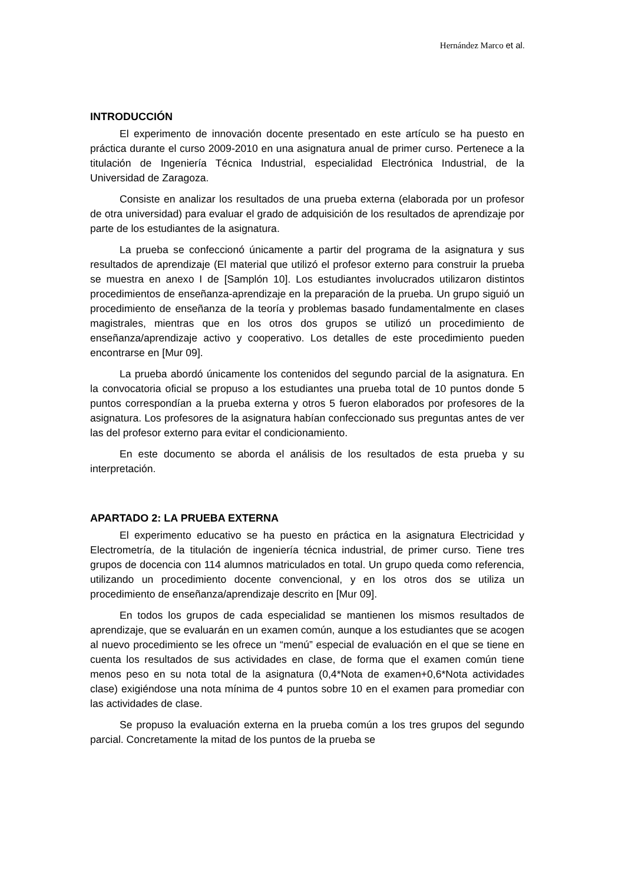Hernández Marco et al.
INTRODUCCIÓN
El experimento de innovación docente presentado en este artículo se ha puesto en práctica durante el curso 2009-2010 en una asignatura anual de primer curso. Pertenece a la titulación de Ingeniería Técnica Industrial, especialidad Electrónica Industrial, de la Universidad de Zaragoza.
Consiste en analizar los resultados de una prueba externa (elaborada por un profesor de otra universidad) para evaluar el grado de adquisición de los resultados de aprendizaje por parte de los estudiantes de la asignatura.
La prueba se confeccionó únicamente a partir del programa de la asignatura y sus resultados de aprendizaje (El material que utilizó el profesor externo para construir la prueba se muestra en anexo I de [Samplón 10]. Los estudiantes involucrados utilizaron distintos procedimientos de enseñanza-aprendizaje en la preparación de la prueba. Un grupo siguió un procedimiento de enseñanza de la teoría y problemas basado fundamentalmente en clases magistrales, mientras que en los otros dos grupos se utilizó un procedimiento de enseñanza/aprendizaje activo y cooperativo. Los detalles de este procedimiento pueden encontrarse en [Mur 09].
La prueba abordó únicamente los contenidos del segundo parcial de la asignatura. En la convocatoria oficial se propuso a los estudiantes una prueba total de 10 puntos donde 5 puntos correspondían a la prueba externa y otros 5 fueron elaborados por profesores de la asignatura. Los profesores de la asignatura habían confeccionado sus preguntas antes de ver las del profesor externo para evitar el condicionamiento.
En este documento se aborda el análisis de los resultados de esta prueba y su interpretación.
APARTADO 2: LA PRUEBA EXTERNA
El experimento educativo se ha puesto en práctica en la asignatura Electricidad y Electrometría, de la titulación de ingeniería técnica industrial, de primer curso. Tiene tres grupos de docencia con 114 alumnos matriculados en total. Un grupo queda como referencia, utilizando un procedimiento docente convencional, y en los otros dos se utiliza un procedimiento de enseñanza/aprendizaje descrito en [Mur 09].
En todos los grupos de cada especialidad se mantienen los mismos resultados de aprendizaje, que se evaluarán en un examen común, aunque a los estudiantes que se acogen al nuevo procedimiento se les ofrece un “menú” especial de evaluación en el que se tiene en cuenta los resultados de sus actividades en clase, de forma que el examen común tiene menos peso en su nota total de la asignatura (0,4*Nota de examen+0,6*Nota actividades clase) exigiéndose una nota mínima de 4 puntos sobre 10 en el examen para promediar con las actividades de clase.
Se propuso la evaluación externa en la prueba común a los tres grupos del segundo parcial. Concretamente la mitad de los puntos de la prueba se